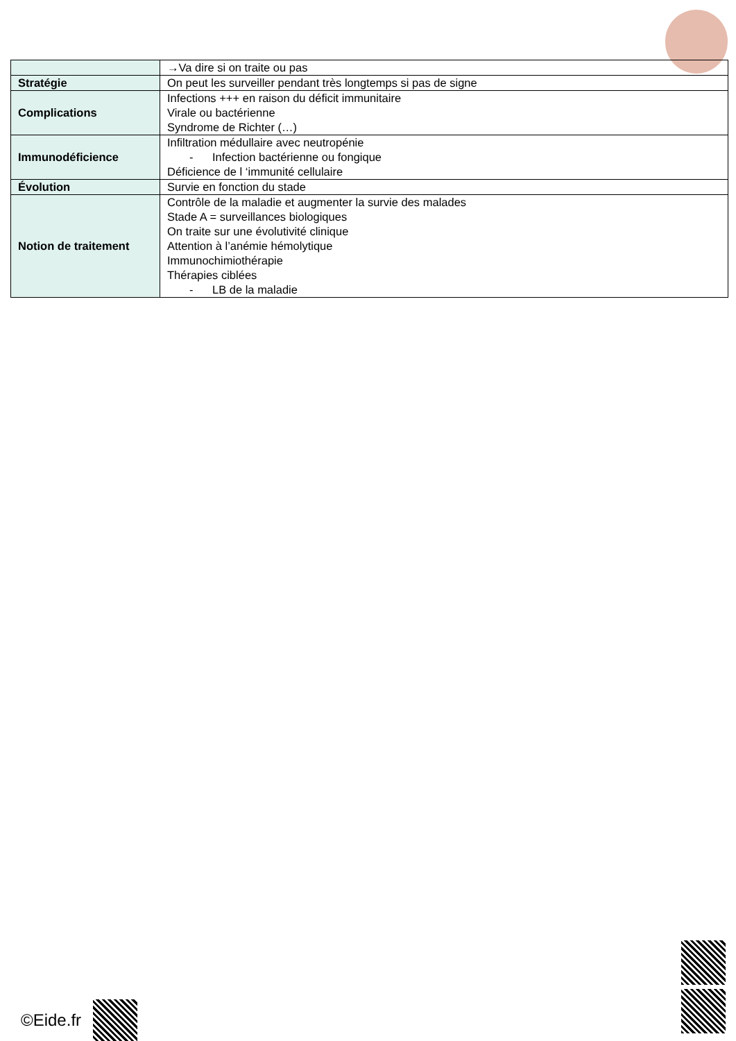| | →Va dire si on traite ou pas |
| Stratégie | On peut les surveiller pendant très longtemps si pas de signe |
| Complications | Infections +++ en raison du déficit immunitaire Virale ou bactérienne Syndrome de Richter (…) |
| Immunodéficience | Infiltration médullaire avec neutropénie - Infection bactérienne ou fongique Déficience de l ‘immunité cellulaire |
| Évolution | Survie en fonction du stade |
| Notion de traitement | Contrôle de la maladie et augmenter la survie des malades Stade A = surveillances biologiques On traite sur une évolutivité clinique Attention à l’anémie hémolytique Immunochimiothérapie Thérapies ciblées - LB de la maladie |
©Eide.fr